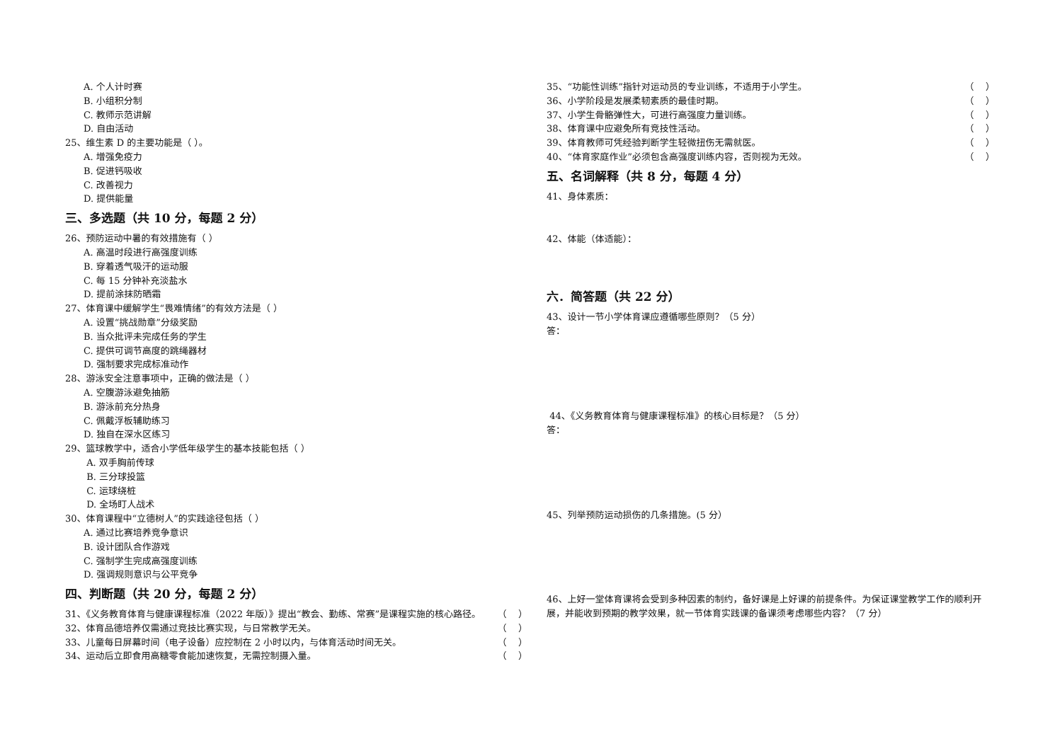A. 个人计时赛
B. 小组积分制
C. 教师示范讲解
D. 自由活动
25、维生素 D 的主要功能是（ ）。
A. 增强免疫力
B. 促进钙吸收
C. 改善视力
D. 提供能量
三、多选题（共 10 分，每题 2 分）
26、预防运动中暑的有效措施有（ ）
A. 高温时段进行高强度训练
B. 穿着透气吸汗的运动服
C. 每 15 分钟补充淡盐水
D. 提前涂抹防晒霜
27、体育课中缓解学生“畏难情绪”的有效方法是（ ）
A. 设置“挑战勋章”分级奖励
B. 当众批评未完成任务的学生
C. 提供可调节高度的跳绳器材
D. 强制要求完成标准动作
28、游泳安全注意事项中，正确的做法是（ ）
A. 空腹游泳避免抽筋
B. 游泳前充分热身
C. 佩戴浮板辅助练习
D. 独自在深水区练习
29、篮球教学中，适合小学低年级学生的基本技能包括（ ）
A. 双手胸前传球
B. 三分球投篮
C. 运球绕桩
D. 全场盯人战术
30、体育课程中“立德树人”的实践途径包括（ ）
A. 通过比赛培养竞争意识
B. 设计团队合作游戏
C. 强制学生完成高强度训练
D. 强调规则意识与公平竞争
四、判断题（共 20 分，每题 2 分）
31、《义务教育体育与健康课程标准（2022 年版）》提出“教会、勤练、常赛”是课程实施的核心路径。 （ ）
32、体育品德培养仅需通过竞技比赛实现，与日常教学无关。 （ ）
33、儿童每日屏幕时间（电子设备）应控制在 2 小时以内，与体育活动时间无关。 （ ）
34、运动后立即食用高糖零食能加速恢复，无需控制摄入量。 （ ）
35、“功能性训练”指针对运动员的专业训练，不适用于小学生。 （ ）
36、小学阶段是发展柔韧素质的最佳时期。 （ ）
37、小学生骨骼弹性大，可进行高强度力量训练。 （ ）
38、体育课中应避免所有竞技性活动。 （ ）
39、体育教师可凭经验判断学生轻微扭伤无需就医。 （ ）
40、“体育家庭作业”必须包含高强度训练内容，否则视为无效。 （ ）
五、名词解释（共 8 分，每题 4 分）
41、身体素质：
42、体能（体适能）：
六．简答题（共 22 分）
43、设计一节小学体育课应遵循哪些原则？（5 分）
答：
44、《义务教育体育与健康课程标准》的核心目标是？（5 分）
答：
45、列举预防运动损伤的几条措施。(5 分）
46、上好一堂体育课将会受到多种因素的制约，备好课是上好课的前提条件。为保证课堂教学工作的顺利开展，并能收到预期的教学效果，就一节体育实践课的备课须考虑哪些内容？（7 分）